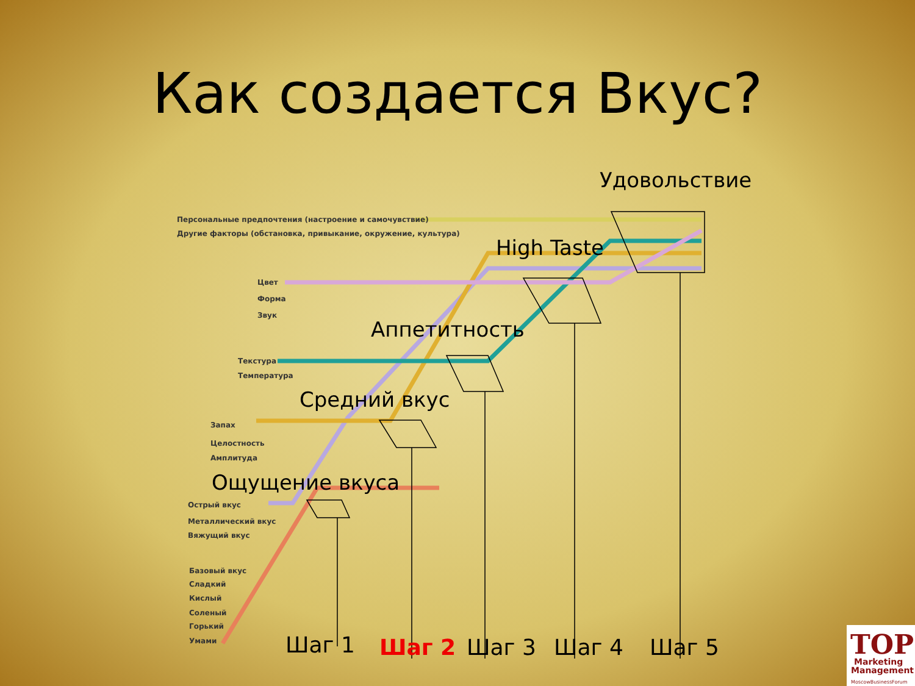Как создается Вкус?
Удовольствие
High Taste
Аппетитность
Средний вкус
Ощущение вкуса
Персональные предпочтения (настроение и самочувствие)
Другие факторы (обстановка, привыкание, окружение, культура)
Цвет
Форма
Звук
Текстура
Температура
Запах
Целостность
Амплитуда
Острый вкус
Металлический вкус
Вяжущий вкус
Базовый вкус
Сладкий
Кислый
Соленый
Горький
Умами
Шаг 1
Шаг 2
Шаг 3
Шаг 4
Шаг 5
TOP
Marketing
Management
MoscowBusinessForum